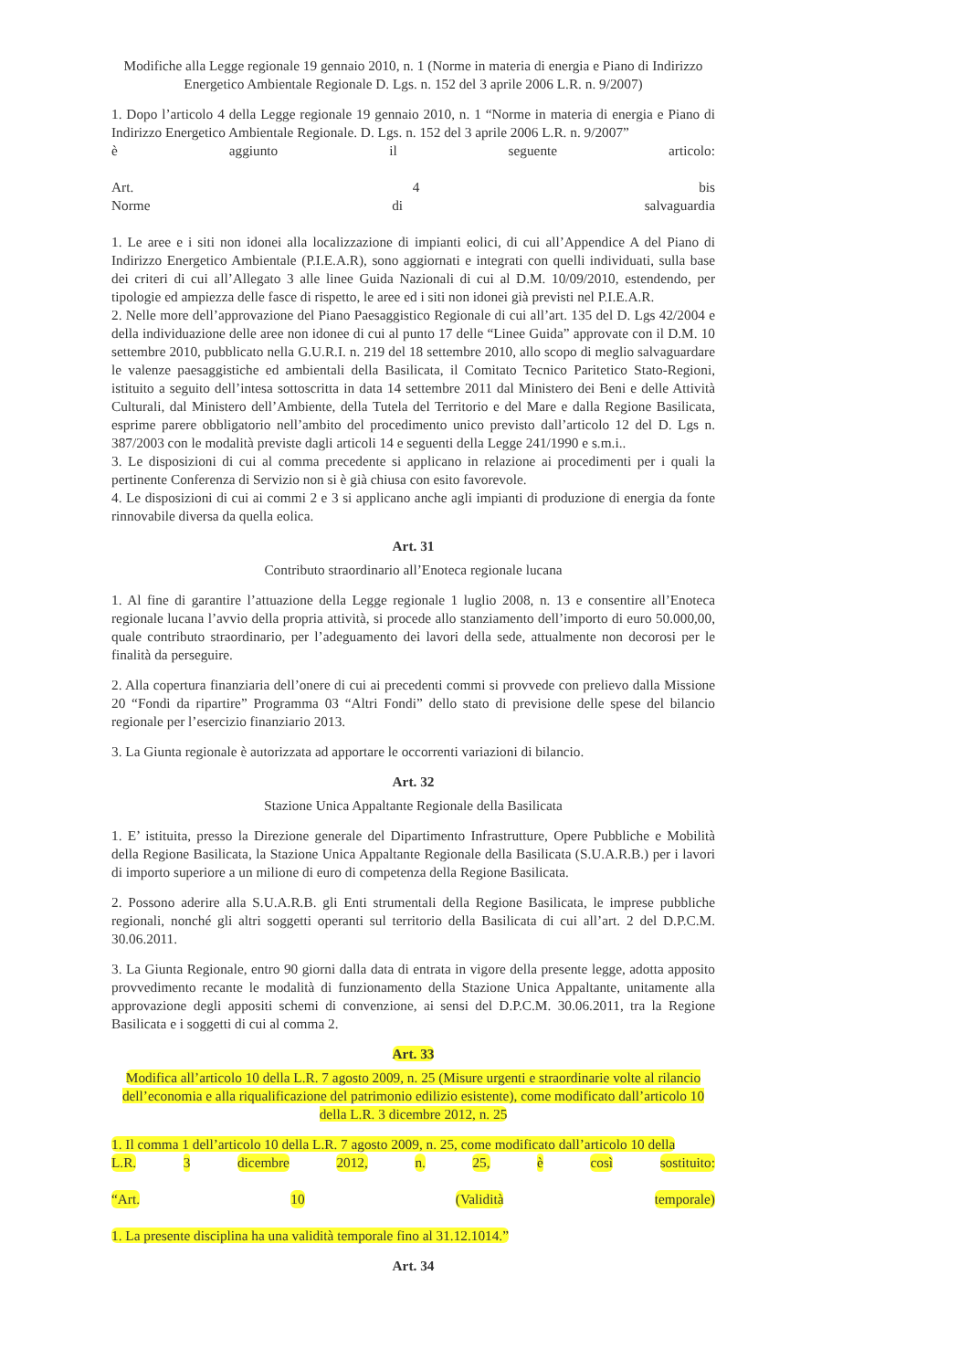Modifiche alla Legge regionale 19 gennaio 2010, n. 1 (Norme in materia di energia e Piano di Indirizzo Energetico Ambientale Regionale D. Lgs. n. 152 del 3 aprile 2006 L.R. n. 9/2007)
1. Dopo l’articolo 4 della Legge regionale 19 gennaio 2010, n. 1 “Norme in materia di energia e Piano di Indirizzo Energetico Ambientale Regionale. D. Lgs. n. 152 del 3 aprile 2006 L.R. n. 9/2007”
è aggiunto il seguente articolo:
Art. 4 bis
Norme di salvaguardia
1. Le aree e i siti non idonei alla localizzazione di impianti eolici, di cui all’Appendice A del Piano di Indirizzo Energetico Ambientale (P.I.E.A.R), sono aggiornati e integrati con quelli individuati, sulla base dei criteri di cui all’Allegato 3 alle linee Guida Nazionali di cui al D.M. 10/09/2010, estendendo, per tipologie ed ampiezza delle fasce di rispetto, le aree ed i siti non idonei già previsti nel P.I.E.A.R.
2. Nelle more dell’approvazione del Piano Paesaggistico Regionale di cui all’art. 135 del D. Lgs 42/2004 e della individuazione delle aree non idonee di cui al punto 17 delle “Linee Guida” approvate con il D.M. 10 settembre 2010, pubblicato nella G.U.R.I. n. 219 del 18 settembre 2010, allo scopo di meglio salvaguardare le valenze paesaggistiche ed ambientali della Basilicata, il Comitato Tecnico Paritetico Stato-Regioni, istituito a seguito dell’intesa sottoscritta in data 14 settembre 2011 dal Ministero dei Beni e delle Attività Culturali, dal Ministero dell’Ambiente, della Tutela del Territorio e del Mare e dalla Regione Basilicata, esprime parere obbligatorio nell’ambito del procedimento unico previsto dall’articolo 12 del D. Lgs n. 387/2003 con le modalità previste dagli articoli 14 e seguenti della Legge 241/1990 e s.m.i..
3. Le disposizioni di cui al comma precedente si applicano in relazione ai procedimenti per i quali la pertinente Conferenza di Servizio non si è già chiusa con esito favorevole.
4. Le disposizioni di cui ai commi 2 e 3 si applicano anche agli impianti di produzione di energia da fonte rinnovabile diversa da quella eolica.
Art. 31
Contributo straordinario all’Enoteca regionale lucana
1. Al fine di garantire l’attuazione della Legge regionale 1 luglio 2008, n. 13 e consentire all’Enoteca regionale lucana l’avvio della propria attività, si procede allo stanziamento dell’importo di euro 50.000,00, quale contributo straordinario, per l’adeguamento dei lavori della sede, attualmente non decorosi per le finalità da perseguire.
2. Alla copertura finanziaria dell’onere di cui ai precedenti commi si provvede con prelievo dalla Missione 20 “Fondi da ripartire” Programma 03 “Altri Fondi” dello stato di previsione delle spese del bilancio regionale per l’esercizio finanziario 2013.
3. La Giunta regionale è autorizzata ad apportare le occorrenti variazioni di bilancio.
Art. 32
Stazione Unica Appaltante Regionale della Basilicata
1. E’ istituita, presso la Direzione generale del Dipartimento Infrastrutture, Opere Pubbliche e Mobilità della Regione Basilicata, la Stazione Unica Appaltante Regionale della Basilicata (S.U.A.R.B.) per i lavori di importo superiore a un milione di euro di competenza della Regione Basilicata.
2. Possono aderire alla S.U.A.R.B. gli Enti strumentali della Regione Basilicata, le imprese pubbliche regionali, nonché gli altri soggetti operanti sul territorio della Basilicata di cui all’art. 2 del D.P.C.M. 30.06.2011.
3. La Giunta Regionale, entro 90 giorni dalla data di entrata in vigore della presente legge, adotta apposito provvedimento recante le modalità di funzionamento della Stazione Unica Appaltante, unitamente alla approvazione degli appositi schemi di convenzione, ai sensi del D.P.C.M. 30.06.2011, tra la Regione Basilicata e i soggetti di cui al comma 2.
Art. 33
Modifica all’articolo 10 della L.R. 7 agosto 2009, n. 25 (Misure urgenti e straordinarie volte al rilancio dell’economia e alla riqualificazione del patrimonio edilizio esistente), come modificato dall’articolo 10 della L.R. 3 dicembre 2012, n. 25
1. Il comma 1 dell’articolo 10 della L.R. 7 agosto 2009, n. 25, come modificato dall’articolo 10 della
L.R. 3 dicembre 2012, n. 25, è così sostituito:
“Art. 10 (Validità temporale)
1. La presente disciplina ha una validità temporale fino al 31.12.1014.”
Art. 34